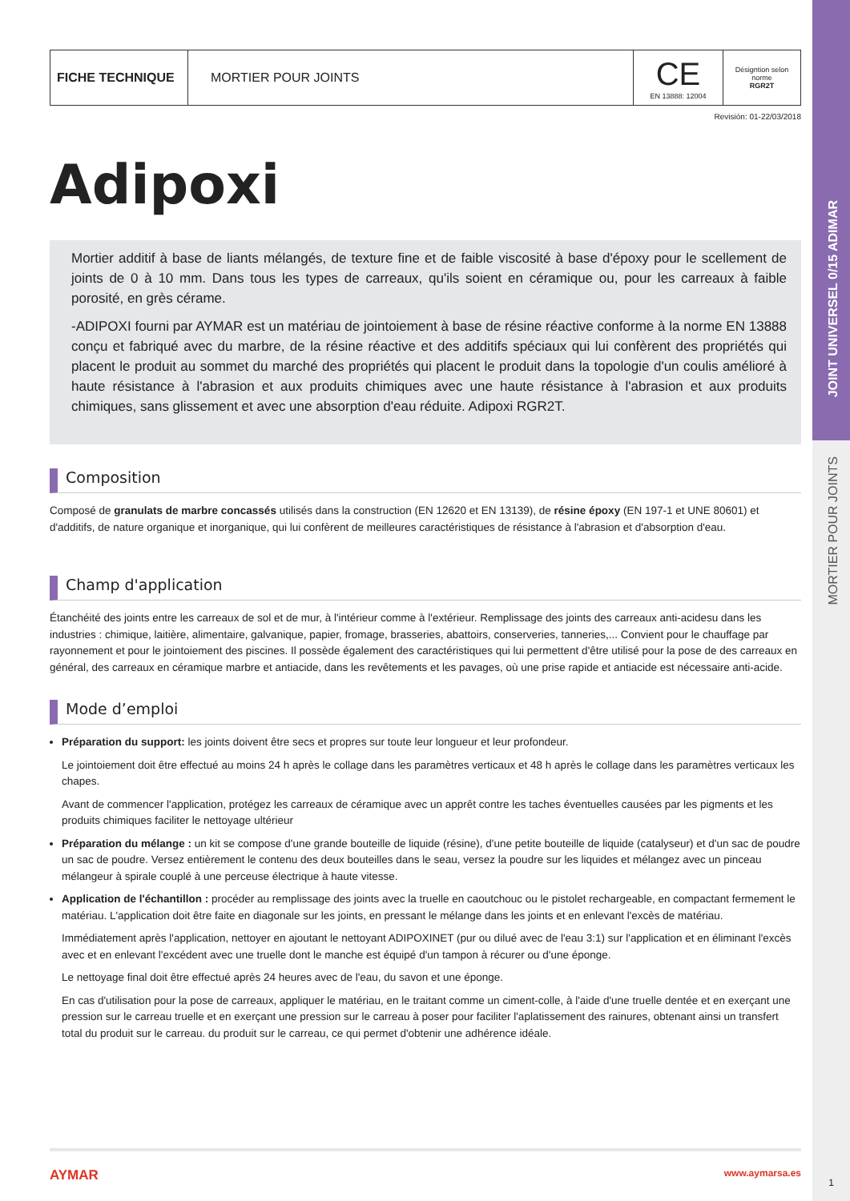JOINT UNIVERSEL 0/15 ADIMAR
MORTIER POUR JOINTS
| FICHE TECHNIQUE | MORTIER POUR JOINTS | CE EN 13888: 12004 | Désigntion selon norme RGR2T |
Revisión: 01-22/03/2018
Adipoxi
Mortier additif à base de liants mélangés, de texture fine et de faible viscosité à base d'époxy pour le scellement de joints de 0 à 10 mm. Dans tous les types de carreaux, qu'ils soient en céramique ou, pour les carreaux à faible porosité, en grès cérame.
-ADIPOXI fourni par AYMAR est un matériau de jointoiement à base de résine réactive conforme à la norme EN 13888 conçu et fabriqué avec du marbre, de la résine réactive et des additifs spéciaux qui lui confèrent des propriétés qui placent le produit au sommet du marché des propriétés qui placent le produit dans la topologie d'un coulis amélioré à haute résistance à l'abrasion et aux produits chimiques avec une haute résistance à l'abrasion et aux produits chimiques, sans glissement et avec une absorption d'eau réduite. Adipoxi RGR2T.
Composition
Composé de granulats de marbre concassés utilisés dans la construction (EN 12620 et EN 13139), de résine époxy (EN 197-1 et UNE 80601) et d'additifs, de nature organique et inorganique, qui lui confèrent de meilleures caractéristiques de résistance à l'abrasion et d'absorption d'eau.
Champ d'application
Étanchéité des joints entre les carreaux de sol et de mur, à l'intérieur comme à l'extérieur. Remplissage des joints des carreaux anti-acidesu dans les industries : chimique, laitière, alimentaire, galvanique, papier, fromage, brasseries, abattoirs, conserveries, tanneries,... Convient pour le chauffage par rayonnement et pour le jointoiement des piscines. Il possède également des caractéristiques qui lui permettent d'être utilisé pour la pose de des carreaux en général, des carreaux en céramique marbre et antiacide, dans les revêtements et les pavages, où une prise rapide et antiacide est nécessaire anti-acide.
Mode d’emploi
Préparation du support: les joints doivent être secs et propres sur toute leur longueur et leur profondeur.
Le jointoiement doit être effectué au moins 24 h après le collage dans les paramètres verticaux et 48 h après le collage dans les paramètres verticaux les chapes.
Avant de commencer l'application, protégez les carreaux de céramique avec un apprêt contre les taches éventuelles causées par les pigments et les produits chimiques faciliter le nettoyage ultérieur
Préparation du mélange : un kit se compose d'une grande bouteille de liquide (résine), d'une petite bouteille de liquide (catalyseur) et d'un sac de poudre un sac de poudre. Versez entièrement le contenu des deux bouteilles dans le seau, versez la poudre sur les liquides et mélangez avec un pinceau mélangeur à spirale couplé à une perceuse électrique à haute vitesse.
Application de l'échantillon : procéder au remplissage des joints avec la truelle en caoutchouc ou le pistolet rechargeable, en compactant fermement le matériau. L'application doit être faite en diagonale sur les joints, en pressant le mélange dans les joints et en enlevant l'excès de matériau.
Immédiatement après l'application, nettoyer en ajoutant le nettoyant ADIPOXINET (pur ou dilué avec de l'eau 3:1) sur l'application et en éliminant l'excès avec et en enlevant l'excédent avec une truelle dont le manche est équipé d'un tampon à récurer ou d'une éponge.
Le nettoyage final doit être effectué après 24 heures avec de l'eau, du savon et une éponge.
En cas d'utilisation pour la pose de carreaux, appliquer le matériau, en le traitant comme un ciment-colle, à l'aide d'une truelle dentée et en exerçant une pression sur le carreau truelle et en exerçant une pression sur le carreau à poser pour faciliter l'aplatissement des rainures, obtenant ainsi un transfert total du produit sur le carreau. du produit sur le carreau, ce qui permet d'obtenir une adhérence idéale.
AYMAR www.aymarsa.es
1